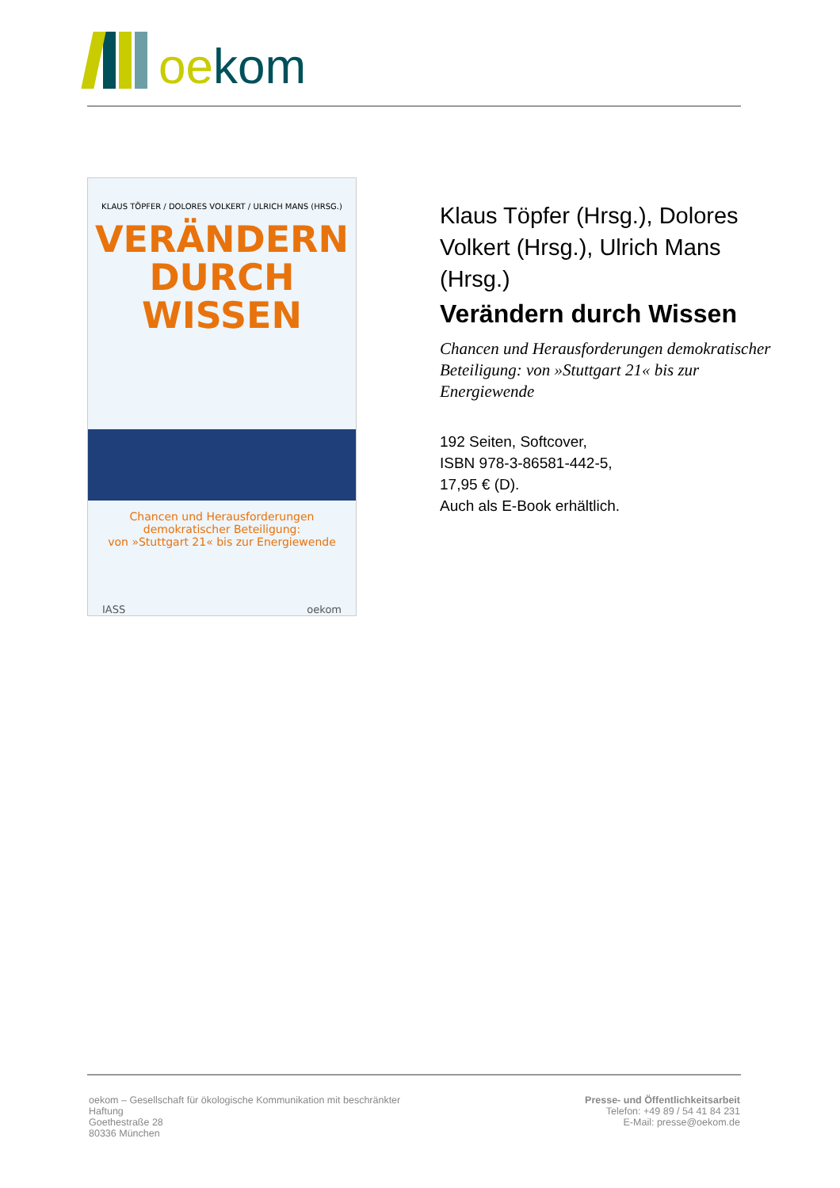oekom
KLAUS TÖPFER / DOLORES VOLKERT / ULRICH MANS (HRSG.)
VERÄNDERN
DURCH
WISSEN
Chancen und Herausforderungen
demokratischer Beteiligung:
von »Stuttgart 21« bis zur Energiewende
IASS oekom
Klaus Töpfer (Hrsg.), Dolores Volkert (Hrsg.), Ulrich Mans (Hrsg.)
Verändern durch Wissen
Chancen und Herausforderungen demokratischer Beteiligung: von »Stuttgart 21« bis zur Energiewende
192 Seiten, Softcover,
ISBN 978-3-86581-442-5,
17,95 € (D).
Auch als E-Book erhältlich.
oekom – Gesellschaft für ökologische Kommunikation mit beschränkter
Haftung
Goethestraße 28
80336 München
Presse- und Öffentlichkeitsarbeit
Telefon: +49 89 / 54 41 84 231
E-Mail: presse@oekom.de